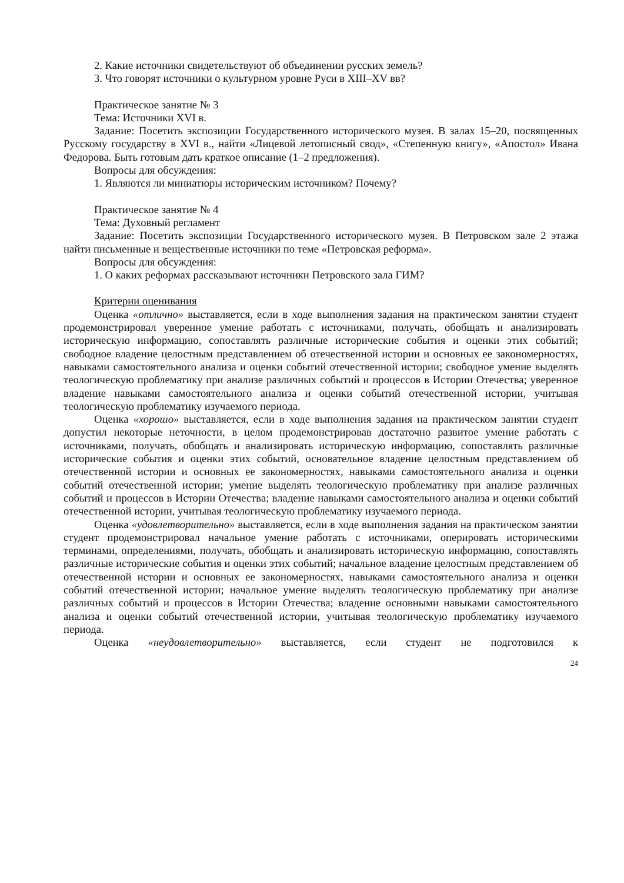2. Какие источники свидетельствуют об объединении русских земель?
3. Что говорят источники о культурном уровне Руси в XIII–XV вв?
Практическое занятие № 3
Тема: Источники XVI в.
Задание: Посетить экспозиции Государственного исторического музея. В залах 15–20, посвященных Русскому государству в XVI в., найти «Лицевой летописный свод», «Степенную книгу», «Апостол» Ивана Федорова. Быть готовым дать краткое описание (1–2 предложения).
Вопросы для обсуждения:
1. Являются ли миниатюры историческим источником? Почему?
Практическое занятие № 4
Тема: Духовный регламент
Задание: Посетить экспозиции Государственного исторического музея. В Петровском зале 2 этажа найти письменные и вещественные источники по теме «Петровская реформа».
Вопросы для обсуждения:
1. О каких реформах рассказывают источники Петровского зала ГИМ?
Критерии оценивания
Оценка «отлично» выставляется, если в ходе выполнения задания на практическом занятии студент продемонстрировал уверенное умение работать с источниками, получать, обобщать и анализировать историческую информацию, сопоставлять различные исторические события и оценки этих событий; свободное владение целостным представлением об отечественной истории и основных ее закономерностях, навыками самостоятельного анализа и оценки событий отечественной истории; свободное умение выделять теологическую проблематику при анализе различных событий и процессов в Истории Отечества; уверенное владение навыками самостоятельного анализа и оценки событий отечественной истории, учитывая теологическую проблематику изучаемого периода.
Оценка «хорошо» выставляется, если в ходе выполнения задания на практическом занятии студент допустил некоторые неточности, в целом продемонстрировав достаточно развитое умение работать с источниками, получать, обобщать и анализировать историческую информацию, сопоставлять различные исторические события и оценки этих событий, основательное владение целостным представлением об отечественной истории и основных ее закономерностях, навыками самостоятельного анализа и оценки событий отечественной истории; умение выделять теологическую проблематику при анализе различных событий и процессов в Истории Отечества; владение навыками самостоятельного анализа и оценки событий отечественной истории, учитывая теологическую проблематику изучаемого периода.
Оценка «удовлетворительно» выставляется, если в ходе выполнения задания на практическом занятии студент продемонстрировал начальное умение работать с источниками, оперировать историческими терминами, определениями, получать, обобщать и анализировать историческую информацию, сопоставлять различные исторические события и оценки этих событий; начальное владение целостным представлением об отечественной истории и основных ее закономерностях, навыками самостоятельного анализа и оценки событий отечественной истории; начальное умение выделять теологическую проблематику при анализе различных событий и процессов в Истории Отечества; владение основными навыками самостоятельного анализа и оценки событий отечественной истории, учитывая теологическую проблематику изучаемого периода.
Оценка «неудовлетворительно» выставляется, если студент не подготовился к
24